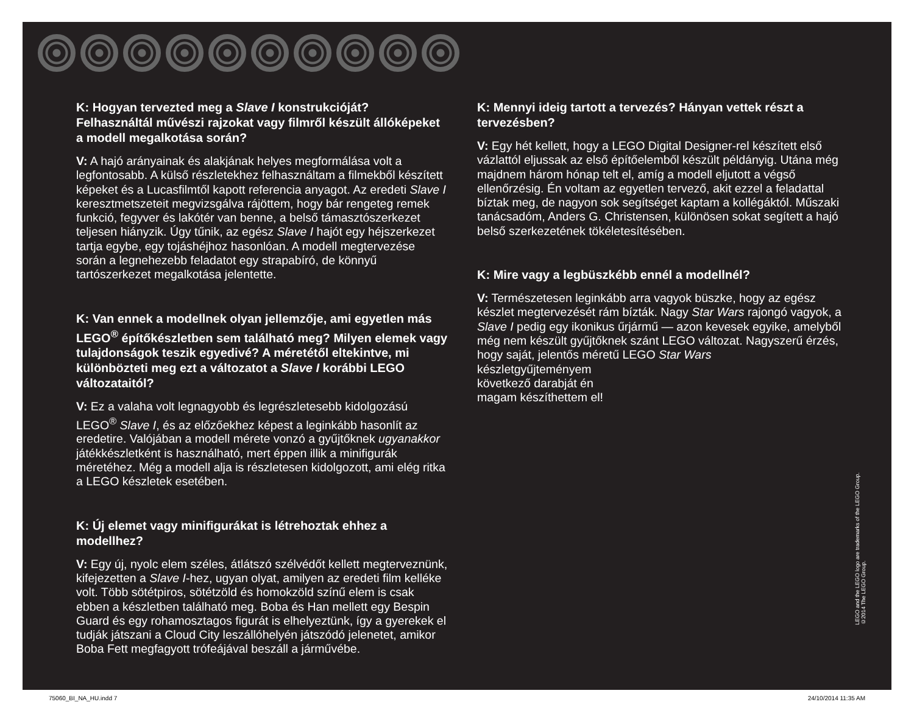K: Hogyan tervezted meg a Slave I konstrukcióját? Felhasználtál művészi rajzokat vagy filmről készült állóképeket a modell megalkotása során?
V: A hajó arányainak és alakjának helyes megformálása volt a legfontosabb. A külső részletekhez felhasználtam a filmekből készített képeket és a Lucasfilmtől kapott referencia anyagot. Az eredeti Slave I keresztmetszeteit megvizsgálva rájöttem, hogy bár rengeteg remek funkció, fegyver és lakótér van benne, a belső támasztószerkezet teljesen hiányzik. Úgy tűnik, az egész Slave I hajót egy héjszerkezet tartja egybe, egy tojáshéjhoz hasonlóan. A modell megtervezése során a legnehezebb feladatot egy strapabíró, de könnyű tartószerkezet megalkotása jelentette.
K: Van ennek a modellnek olyan jellemzője, ami egyetlen más LEGO<sup>®</sup> építőkészletben sem található meg? Milyen elemek vagy tulajdonságok teszik egyedivé? A méretétől eltekintve, mi különbözteti meg ezt a változatot a Slave I korábbi LEGO változataitól?
V: Ez a valaha volt legnagyobb és legrészletesebb kidolgozású LEGO<sup>®</sup> Slave I, és az előzőekhez képest a leginkább hasonlít az eredetire. Valójában a modell mérete vonzó a gyűjtőknek ugyanakkor játékkészletként is használható, mert éppen illik a minifigurák méretéhez. Még a modell alja is részletesen kidolgozott, ami elég ritka a LEGO készletek esetében.
K: Új elemet vagy minifigurákat is létrehoztak ehhez a modellhez?
V: Egy új, nyolc elem széles, átlátszó szélvédőt kellett megterveznünk, kifejezetten a Slave I-hez, ugyan olyat, amilyen az eredeti film kelléke volt. Több sötétpiros, sötétzöld és homokzöld színű elem is csak ebben a készletben található meg. Boba és Han mellett egy Bespin Guard és egy rohamosztagos figurát is elhelyeztünk, így a gyerekek el tudják játszani a Cloud City leszállóhelyén játszódó jelenetet, amikor Boba Fett megfagyott trófeájával beszáll a járművébe.
K: Mennyi ideig tartott a tervezés? Hányan vettek részt a tervezésben?
V: Egy hét kellett, hogy a LEGO Digital Designer-rel készített első vázlattól eljussak az első építőelemből készült példányig. Utána még majdnem három hónap telt el, amíg a modell eljutott a végső ellenőrzésig. Én voltam az egyetlen tervező, akit ezzel a feladattal bíztak meg, de nagyon sok segítséget kaptam a kollégáktól. Műszaki tanácsadóm, Anders G. Christensen, különösen sokat segített a hajó belső szerkezetének tökéletesítésében.
K: Mire vagy a legbüszkébb ennél a modellnél?
V: Természetesen leginkább arra vagyok büszke, hogy az egész készlet megtervezését rám bízták. Nagy Star Wars rajongó vagyok, a Slave I pedig egy ikonikus űrjármű — azon kevesek egyike, amelyből még nem készült gyűjtőknek szánt LEGO változat. Nagyszerű érzés, hogy saját, jelentős méretű LEGO Star Wars
készletgyűjteményem
következő darabját én
magam készíthettem el!
LEGO and the LEGO logo are trademarks of the LEGO Group.
©2014 The LEGO Group.
75060_BI_NA_HU.indd 7 24/10/2014 11:35 AM